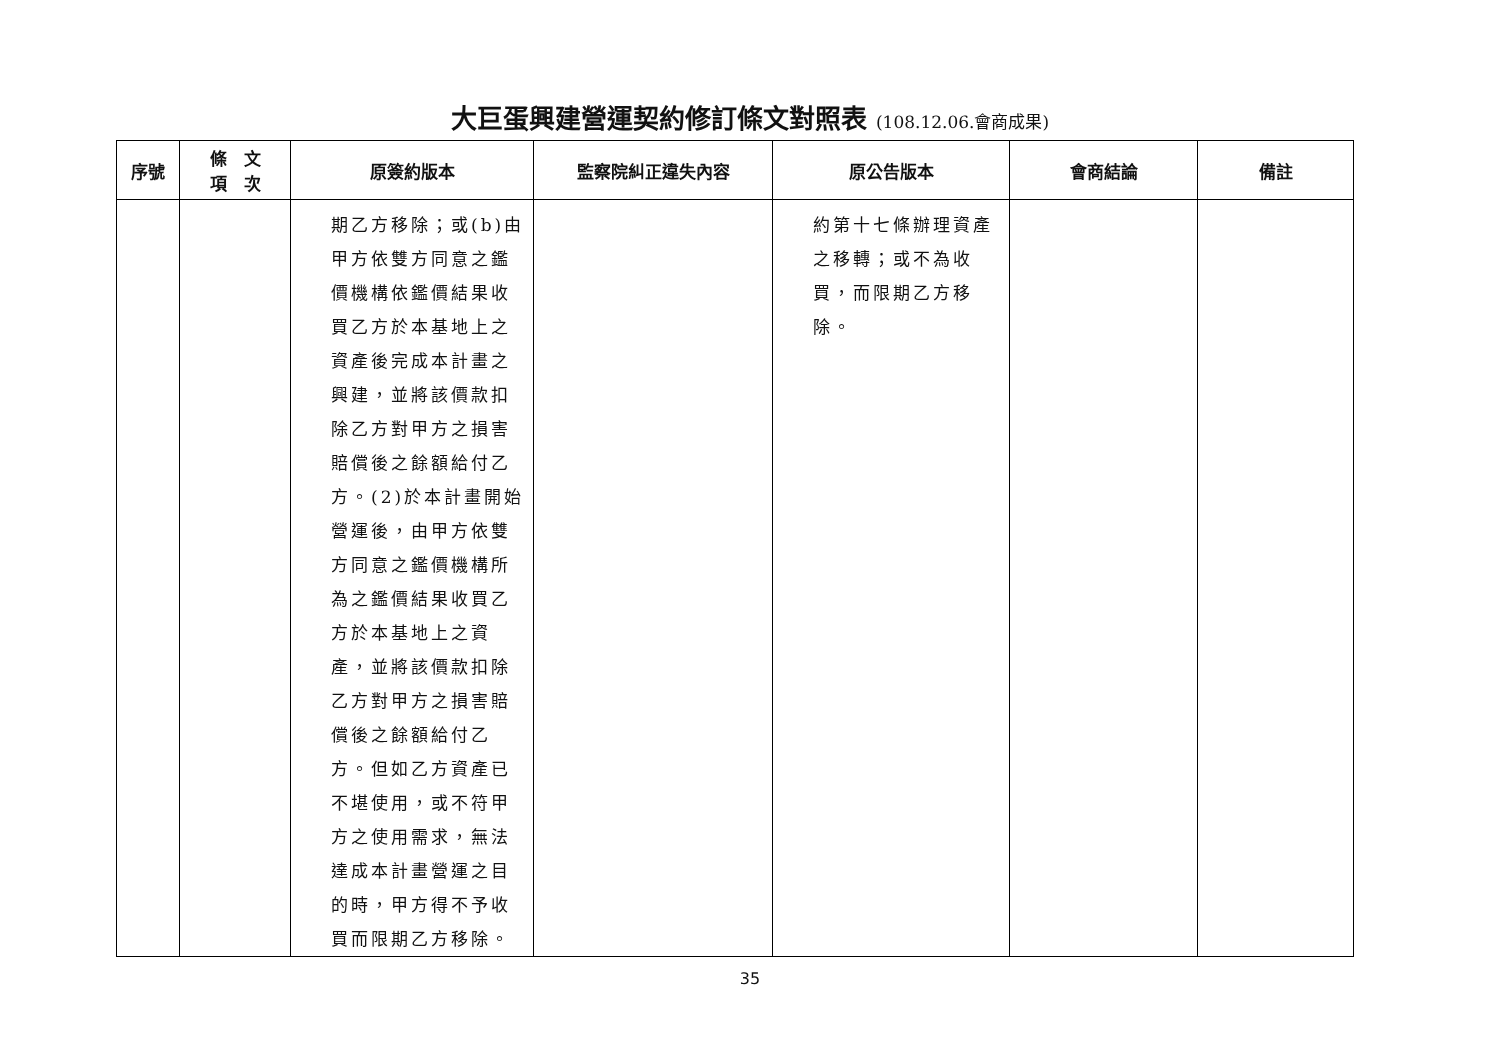大巨蛋興建營運契約修訂條文對照表 (108.12.06.會商成果)
| 序號 | 條 文 項 次 | 原簽約版本 | 監察院糾正違失內容 | 原公告版本 | 會商結論 | 備註 |
| --- | --- | --- | --- | --- | --- | --- |
| | | 期乙方移除；或(b)由甲方依雙方同意之鑑價機構依鑑價結果收買乙方於本基地上之資產後完成本計畫之興建，並將該價款扣除乙方對甲方之損害賠償後之餘額給付乙方。(2)於本計畫開始營運後，由甲方依雙方同意之鑑價機構所為之鑑價結果收買乙方於本基地上之資產，並將該價款扣除乙方對甲方之損害賠償後之餘額給付乙方。但如乙方資產已不堪使用，或不符甲方之使用需求，無法達成本計畫營運之目的時，甲方得不予收買而限期乙方移除。 | | 約第十七條辦理資產之移轉；或不為收買，而限期乙方移除。 | | |
35